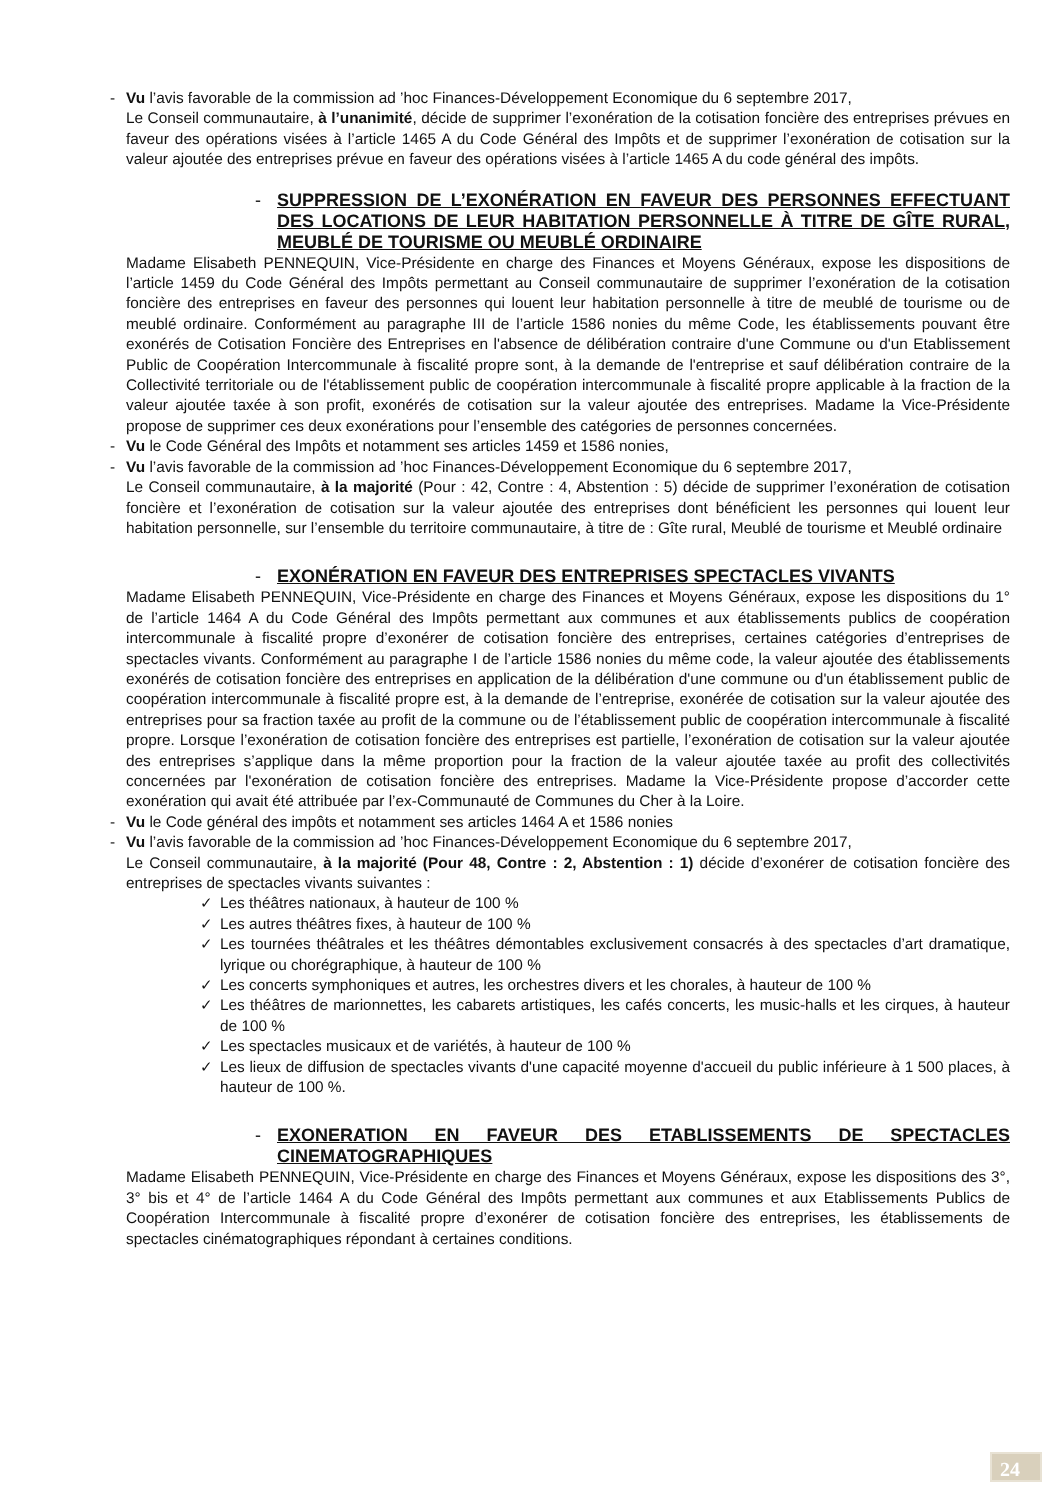- Vu l’avis favorable de la commission ad ’hoc Finances-Développement Economique du 6 septembre 2017,
Le Conseil communautaire, à l’unanimité, décide de supprimer l’exonération de la cotisation foncière des entreprises prévues en faveur des opérations visées à l’article 1465 A du Code Général des Impôts et de supprimer l’exonération de cotisation sur la valeur ajoutée des entreprises prévue en faveur des opérations visées à l’article 1465 A du code général des impôts.
- SUPPRESSION DE L’EXONÉRATION EN FAVEUR DES PERSONNES EFFECTUANT DES LOCATIONS DE LEUR HABITATION PERSONNELLE À TITRE DE GÎTE RURAL, MEUBLÉ DE TOURISME OU MEUBLÉ ORDINAIRE
Madame Elisabeth PENNEQUIN, Vice-Présidente en charge des Finances et Moyens Généraux, expose les dispositions de l’article 1459 du Code Général des Impôts permettant au Conseil communautaire de supprimer l’exonération de la cotisation foncière des entreprises en faveur des personnes qui louent leur habitation personnelle à titre de meublé de tourisme ou de meublé ordinaire. Conformément au paragraphe III de l’article 1586 nonies du même Code, les établissements pouvant être exonérés de Cotisation Foncière des Entreprises en l'absence de délibération contraire d'une Commune ou d'un Etablissement Public de Coopération Intercommunale à fiscalité propre sont, à la demande de l'entreprise et sauf délibération contraire de la Collectivité territoriale ou de l'établissement public de coopération intercommunale à fiscalité propre applicable à la fraction de la valeur ajoutée taxée à son profit, exonérés de cotisation sur la valeur ajoutée des entreprises. Madame la Vice-Présidente propose de supprimer ces deux exonérations pour l’ensemble des catégories de personnes concernées.
- Vu le Code Général des Impôts et notamment ses articles 1459 et 1586 nonies,
- Vu l’avis favorable de la commission ad ’hoc Finances-Développement Economique du 6 septembre 2017,
Le Conseil communautaire, à la majorité (Pour : 42, Contre : 4, Abstention : 5) décide de supprimer l’exonération de cotisation foncière et l’exonération de cotisation sur la valeur ajoutée des entreprises dont bénéficient les personnes qui louent leur habitation personnelle, sur l’ensemble du territoire communautaire, à titre de : Gîte rural, Meublé de tourisme et Meublé ordinaire
- EXONÉRATION EN FAVEUR DES ENTREPRISES SPECTACLES VIVANTS
Madame Elisabeth PENNEQUIN, Vice-Présidente en charge des Finances et Moyens Généraux, expose les dispositions du 1° de l’article 1464 A du Code Général des Impôts permettant aux communes et aux établissements publics de coopération intercommunale à fiscalité propre d’exonérer de cotisation foncière des entreprises, certaines catégories d’entreprises de spectacles vivants. Conformément au paragraphe I de l’article 1586 nonies du même code, la valeur ajoutée des établissements exonérés de cotisation foncière des entreprises en application de la délibération d'une commune ou d'un établissement public de coopération intercommunale à fiscalité propre est, à la demande de l’entreprise, exonérée de cotisation sur la valeur ajoutée des entreprises pour sa fraction taxée au profit de la commune ou de l’établissement public de coopération intercommunale à fiscalité propre. Lorsque l’exonération de cotisation foncière des entreprises est partielle, l’exonération de cotisation sur la valeur ajoutée des entreprises s’applique dans la même proportion pour la fraction de la valeur ajoutée taxée au profit des collectivités concernées par l'exonération de cotisation foncière des entreprises. Madame la Vice-Présidente propose d’accorder cette exonération qui avait été attribuée par l’ex-Communauté de Communes du Cher à la Loire.
- Vu le Code général des impôts et notamment ses articles 1464 A et 1586 nonies
- Vu l’avis favorable de la commission ad ’hoc Finances-Développement Economique du 6 septembre 2017,
Le Conseil communautaire, à la majorité (Pour 48, Contre : 2, Abstention : 1) décide d’exonérer de cotisation foncière des entreprises de spectacles vivants suivantes :
✓ Les théâtres nationaux, à hauteur de 100 %
✓ Les autres théâtres fixes, à hauteur de 100 %
✓ Les tournées théâtrales et les théâtres démontables exclusivement consacrés à des spectacles d’art dramatique, lyrique ou chorégraphique, à hauteur de 100 %
✓ Les concerts symphoniques et autres, les orchestres divers et les chorales, à hauteur de 100 %
✓ Les théâtres de marionnettes, les cabarets artistiques, les cafés concerts, les music-halls et les cirques, à hauteur de 100 %
✓ Les spectacles musicaux et de variétés, à hauteur de 100 %
✓ Les lieux de diffusion de spectacles vivants d'une capacité moyenne d'accueil du public inférieure à 1 500 places, à hauteur de 100 %.
- EXONERATION EN FAVEUR DES ETABLISSEMENTS DE SPECTACLES CINEMATOGRAPHIQUES
Madame Elisabeth PENNEQUIN, Vice-Présidente en charge des Finances et Moyens Généraux, expose les dispositions des 3°, 3° bis et 4° de l’article 1464 A du Code Général des Impôts permettant aux communes et aux Etablissements Publics de Coopération Intercommunale à fiscalité propre d’exonérer de cotisation foncière des entreprises, les établissements de spectacles cinématographiques répondant à certaines conditions.
24